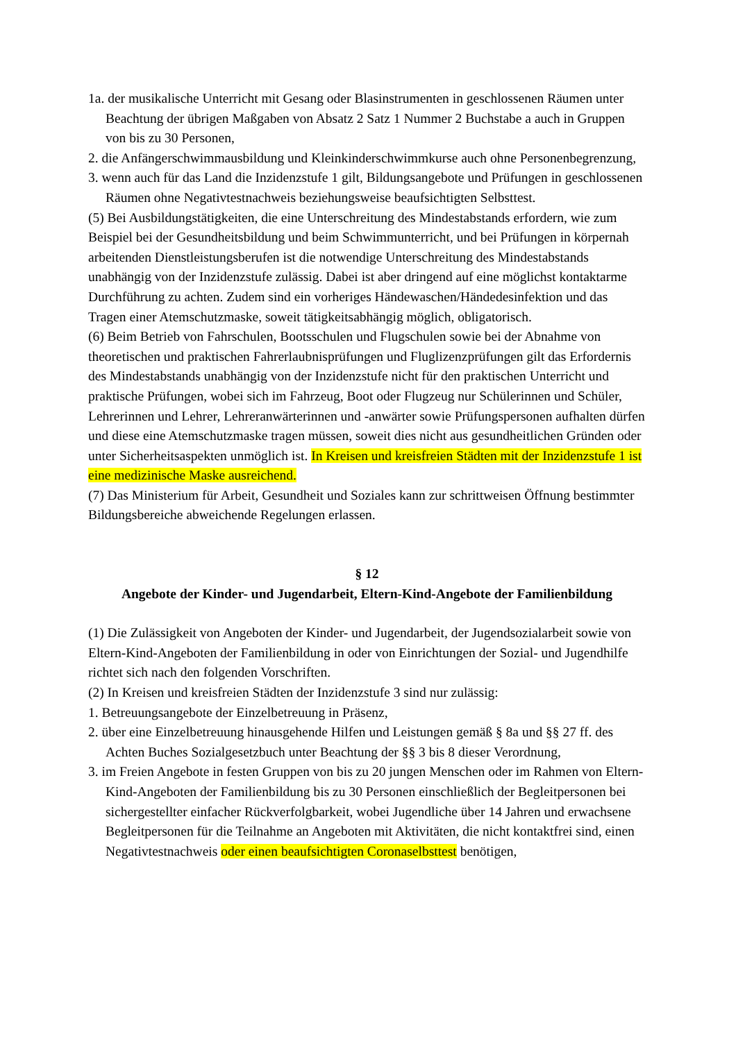1a. der musikalische Unterricht mit Gesang oder Blasinstrumenten in geschlossenen Räumen unter Beachtung der übrigen Maßgaben von Absatz 2 Satz 1 Nummer 2 Buchstabe a auch in Gruppen von bis zu 30 Personen,
2. die Anfängerschwimmausbildung und Kleinkinderschwimmkurse auch ohne Personenbegrenzung,
3. wenn auch für das Land die Inzidenzstufe 1 gilt, Bildungsangebote und Prüfungen in geschlossenen Räumen ohne Negativtestnachweis beziehungsweise beaufsichtigten Selbsttest.
(5) Bei Ausbildungstätigkeiten, die eine Unterschreitung des Mindestabstands erfordern, wie zum Beispiel bei der Gesundheitsbildung und beim Schwimmunterricht, und bei Prüfungen in körpernah arbeitenden Dienstleistungsberufen ist die notwendige Unterschreitung des Mindestabstands unabhängig von der Inzidenzstufe zulässig. Dabei ist aber dringend auf eine möglichst kontaktarme Durchführung zu achten. Zudem sind ein vorheriges Händewaschen/Händedesinfektion und das Tragen einer Atemschutzmaske, soweit tätigkeitsabhängig möglich, obligatorisch.
(6) Beim Betrieb von Fahrschulen, Bootsschulen und Flugschulen sowie bei der Abnahme von theoretischen und praktischen Fahrerlaubnisprüfungen und Fluglizenzprüfungen gilt das Erfordernis des Mindestabstands unabhängig von der Inzidenzstufe nicht für den praktischen Unterricht und praktische Prüfungen, wobei sich im Fahrzeug, Boot oder Flugzeug nur Schülerinnen und Schüler, Lehrerinnen und Lehrer, Lehreranwärterinnen und -anwärter sowie Prüfungspersonen aufhalten dürfen und diese eine Atemschutzmaske tragen müssen, soweit dies nicht aus gesundheitlichen Gründen oder unter Sicherheitsaspekten unmöglich ist. In Kreisen und kreisfreien Städten mit der Inzidenzstufe 1 ist eine medizinische Maske ausreichend.
(7) Das Ministerium für Arbeit, Gesundheit und Soziales kann zur schrittweisen Öffnung bestimmter Bildungsbereiche abweichende Regelungen erlassen.
§ 12
Angebote der Kinder- und Jugendarbeit, Eltern-Kind-Angebote der Familienbildung
(1) Die Zulässigkeit von Angeboten der Kinder- und Jugendarbeit, der Jugendsozialarbeit sowie von Eltern-Kind-Angeboten der Familienbildung in oder von Einrichtungen der Sozial- und Jugendhilfe richtet sich nach den folgenden Vorschriften.
(2) In Kreisen und kreisfreien Städten der Inzidenzstufe 3 sind nur zulässig:
1. Betreuungsangebote der Einzelbetreuung in Präsenz,
2. über eine Einzelbetreuung hinausgehende Hilfen und Leistungen gemäß § 8a und §§ 27 ff. des Achten Buches Sozialgesetzbuch unter Beachtung der §§ 3 bis 8 dieser Verordnung,
3. im Freien Angebote in festen Gruppen von bis zu 20 jungen Menschen oder im Rahmen von Eltern-Kind-Angeboten der Familienbildung bis zu 30 Personen einschließlich der Begleitpersonen bei sichergestellter einfacher Rückverfolgbarkeit, wobei Jugendliche über 14 Jahren und erwachsene Begleitpersonen für die Teilnahme an Angeboten mit Aktivitäten, die nicht kontaktfrei sind, einen Negativtestnachweis oder einen beaufsichtigten Coronaselbsttest benötigen,